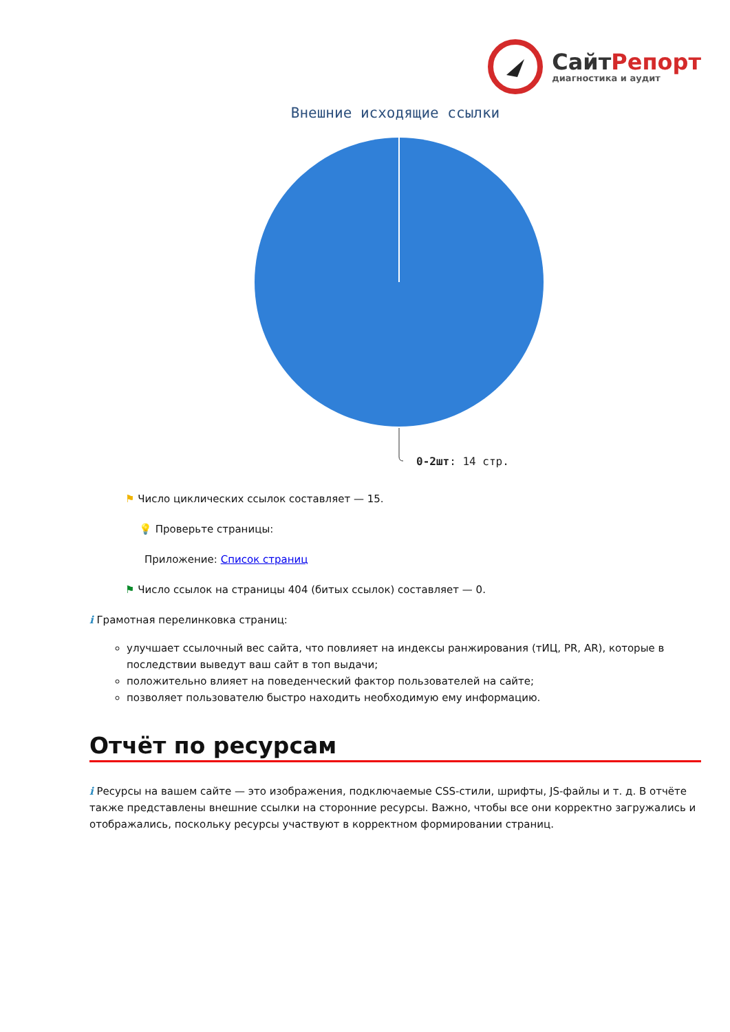СайтРепорт
диагностика и аудит
Внешние исходящие ссылки
0-2шт: 14 стр.
⚑ Число циклических ссылок составляет — 15.
💡 Проверьте страницы:
Приложение: Список страниц
⚑ Число ссылок на страницы 404 (битых ссылок) составляет — 0.
i Грамотная перелинковка страниц:
улучшает ссылочный вес сайта, что повлияет на индексы ранжирования (тИЦ, PR, AR), которые в последствии выведут ваш сайт в топ выдачи;
положительно влияет на поведенческий фактор пользователей на сайте;
позволяет пользователю быстро находить необходимую ему информацию.
Отчёт по ресурсам
i Ресурсы на вашем сайте — это изображения, подключаемые CSS-стили, шрифты, JS-файлы и т. д. В отчёте также представлены внешние ссылки на сторонние ресурсы. Важно, чтобы все они корректно загружались и отображались, поскольку ресурсы участвуют в корректном формировании страниц.